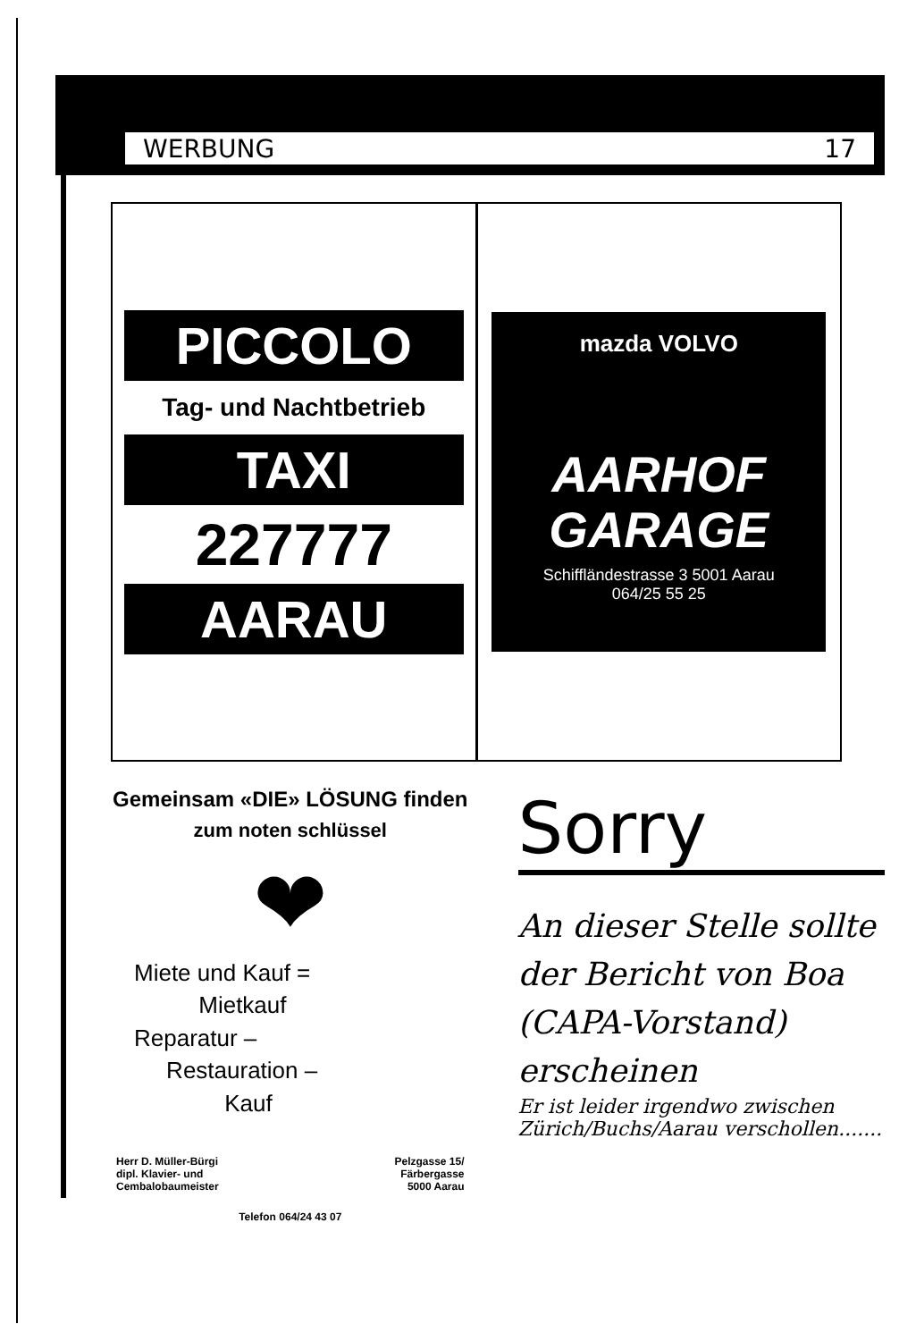WERBUNG 17
PICCOLO
Tag- und Nachtbetrieb
TAXI
227777
AARAU
mazda VOLVO
AARHOF
GARAGE
Schiffländestrasse 3 5001 Aarau
064/25 55 25
Gemeinsam «DIE» LÖSUNG finden
zum noten schlüssel
❤
Miete und Kauf =
Mietkauf
Reparatur –
Restauration –
Kauf
Herr D. Müller-Bürgi
dipl. Klavier- und
Cembalobaumeister
Pelzgasse 15/
Färbergasse
5000 Aarau
Telefon 064/24 43 07
Sorry
An dieser Stelle sollte der Bericht von Boa (CAPA-Vorstand) erscheinen
Er ist leider irgendwo zwischen Zürich/Buchs/Aarau verschollen.......